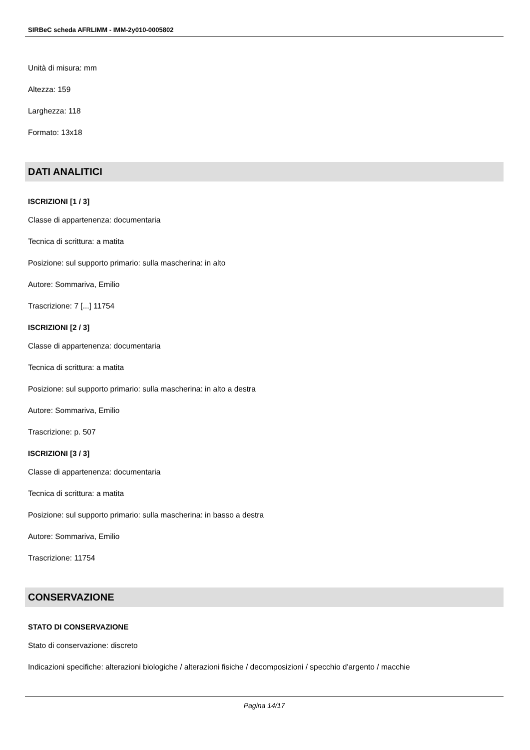SIRBeC scheda AFRLIMM - IMM-2y010-0005802
Unità di misura: mm
Altezza: 159
Larghezza: 118
Formato: 13x18
DATI ANALITICI
ISCRIZIONI [1 / 3]
Classe di appartenenza: documentaria
Tecnica di scrittura: a matita
Posizione: sul supporto primario: sulla mascherina: in alto
Autore: Sommariva, Emilio
Trascrizione: 7 [...] 11754
ISCRIZIONI [2 / 3]
Classe di appartenenza: documentaria
Tecnica di scrittura: a matita
Posizione: sul supporto primario: sulla mascherina: in alto a destra
Autore: Sommariva, Emilio
Trascrizione: p. 507
ISCRIZIONI [3 / 3]
Classe di appartenenza: documentaria
Tecnica di scrittura: a matita
Posizione: sul supporto primario: sulla mascherina: in basso a destra
Autore: Sommariva, Emilio
Trascrizione: 11754
CONSERVAZIONE
STATO DI CONSERVAZIONE
Stato di conservazione: discreto
Indicazioni specifiche: alterazioni biologiche / alterazioni fisiche / decomposizioni / specchio d'argento / macchie
Pagina 14/17